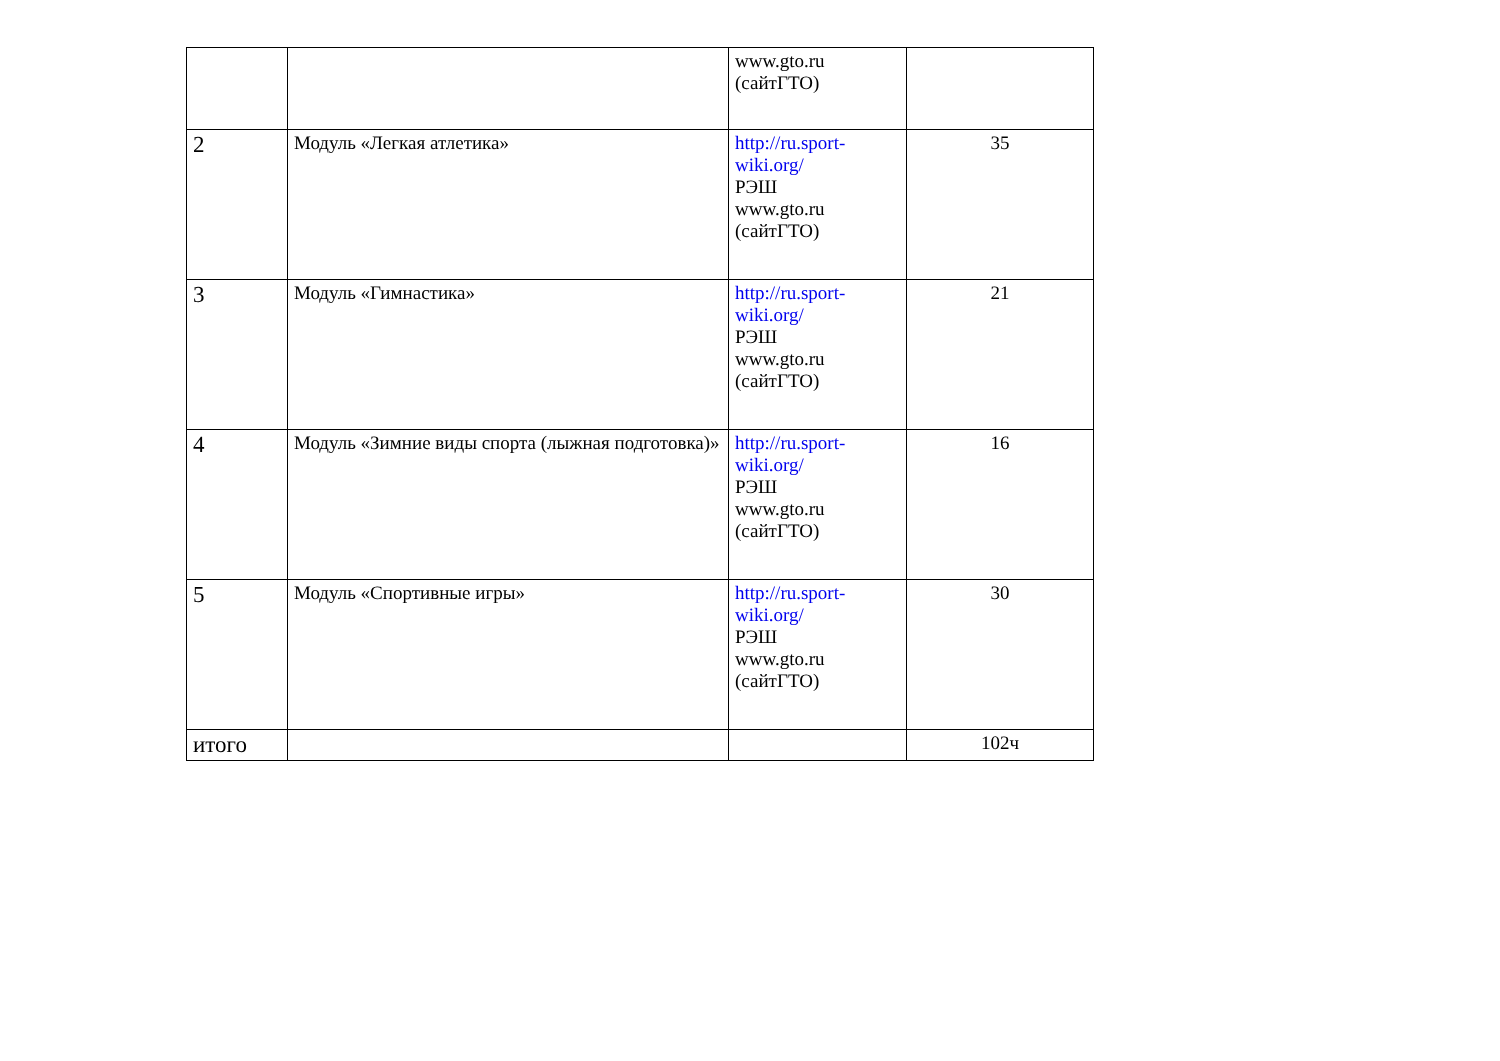| | | www.gto.ru (сайтГТО) | |
| 2 | Модуль «Легкая атлетика» | http://ru.sport-wiki.org/ РЭШ www.gto.ru (сайтГТО) | 35 |
| 3 | Модуль «Гимнастика» | http://ru.sport-wiki.org/ РЭШ www.gto.ru (сайтГТО) | 21 |
| 4 | Модуль «Зимние виды спорта (лыжная подготовка)» | http://ru.sport-wiki.org/ РЭШ www.gto.ru (сайтГТО) | 16 |
| 5 | Модуль «Спортивные игры» | http://ru.sport-wiki.org/ РЭШ www.gto.ru (сайтГТО) | 30 |
| итого | | | 102ч |